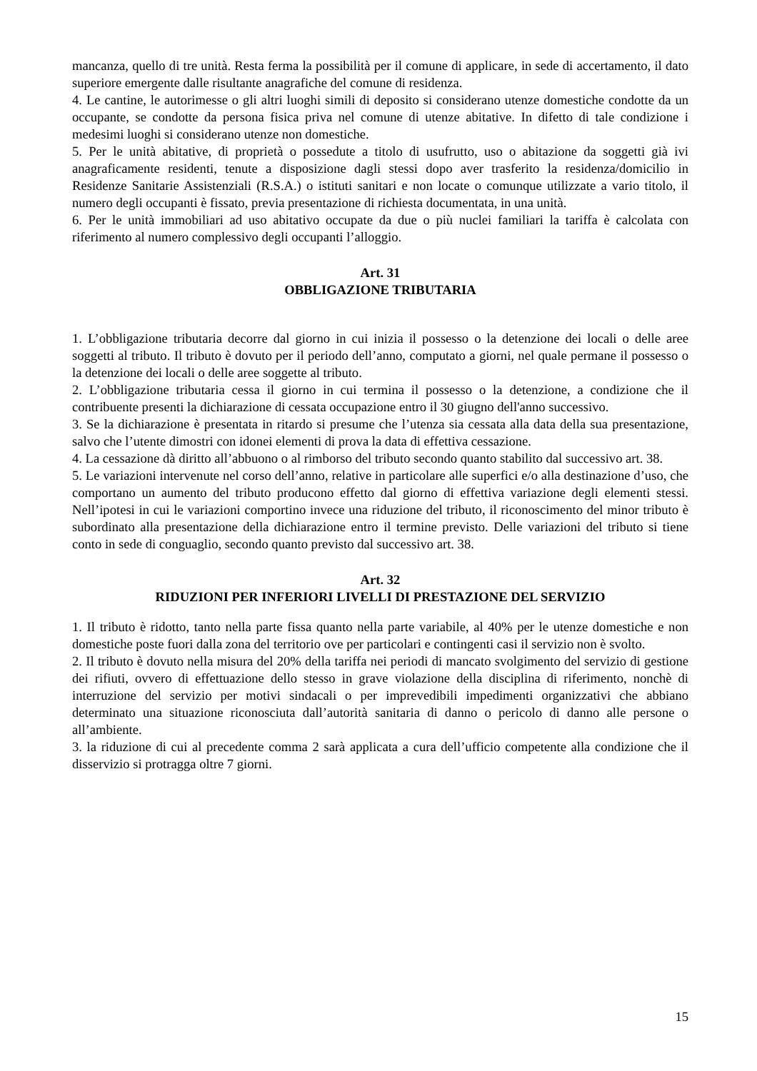mancanza, quello di tre unità. Resta ferma la possibilità per il comune di applicare, in sede di accertamento, il dato superiore emergente dalle risultante anagrafiche del comune di residenza.
4. Le cantine, le autorimesse o gli altri luoghi simili di deposito si considerano utenze domestiche condotte da un occupante, se condotte da persona fisica priva nel comune di utenze abitative. In difetto di tale condizione i medesimi luoghi si considerano utenze non domestiche.
5. Per le unità abitative, di proprietà o possedute a titolo di usufrutto, uso o abitazione da soggetti già ivi anagraficamente residenti, tenute a disposizione dagli stessi dopo aver trasferito la residenza/domicilio in Residenze Sanitarie Assistenziali (R.S.A.) o istituti sanitari e non locate o comunque utilizzate a vario titolo, il numero degli occupanti è fissato, previa presentazione di richiesta documentata, in una unità.
6. Per le unità immobiliari ad uso abitativo occupate da due o più nuclei familiari la tariffa è calcolata con riferimento al numero complessivo degli occupanti l’alloggio.
Art. 31
OBBLIGAZIONE TRIBUTARIA
1. L’obbligazione tributaria decorre dal giorno in cui inizia il possesso o la detenzione dei locali o delle aree soggetti al tributo. Il tributo è dovuto per il periodo dell’anno, computato a giorni, nel quale permane il possesso o la detenzione dei locali o delle aree soggette al tributo.
2. L’obbligazione tributaria cessa il giorno in cui termina il possesso o la detenzione, a condizione che il contribuente presenti la dichiarazione di cessata occupazione entro il 30 giugno dell'anno successivo.
3. Se la dichiarazione è presentata in ritardo si presume che l’utenza sia cessata alla data della sua presentazione, salvo che l’utente dimostri con idonei elementi di prova la data di effettiva cessazione.
4. La cessazione dà diritto all’abbuono o al rimborso del tributo secondo quanto stabilito dal successivo art. 38.
5. Le variazioni intervenute nel corso dell’anno, relative in particolare alle superfici e/o alla destinazione d’uso, che comportano un aumento del tributo producono effetto dal giorno di effettiva variazione degli elementi stessi. Nell’ipotesi in cui le variazioni comportino invece una riduzione del tributo, il riconoscimento del minor tributo è subordinato alla presentazione della dichiarazione entro il termine previsto. Delle variazioni del tributo si tiene conto in sede di conguaglio, secondo quanto previsto dal successivo art. 38.
Art. 32
RIDUZIONI PER INFERIORI LIVELLI DI PRESTAZIONE DEL SERVIZIO
1. Il tributo è ridotto, tanto nella parte fissa quanto nella parte variabile, al 40% per le utenze domestiche e non domestiche poste fuori dalla zona del territorio ove per particolari e contingenti casi il servizio non è svolto.
2. Il tributo è dovuto nella misura del 20% della tariffa nei periodi di mancato svolgimento del servizio di gestione dei rifiuti, ovvero di effettuazione dello stesso in grave violazione della disciplina di riferimento, nonchè di interruzione del servizio per motivi sindacali o per imprevedibili impedimenti organizzativi che abbiano determinato una situazione riconosciuta dall’autorità sanitaria di danno o pericolo di danno alle persone o all’ambiente.
3. la riduzione di cui al precedente comma 2 sarà applicata a cura dell’ufficio competente alla condizione che il disservizio si protragga oltre 7 giorni.
15